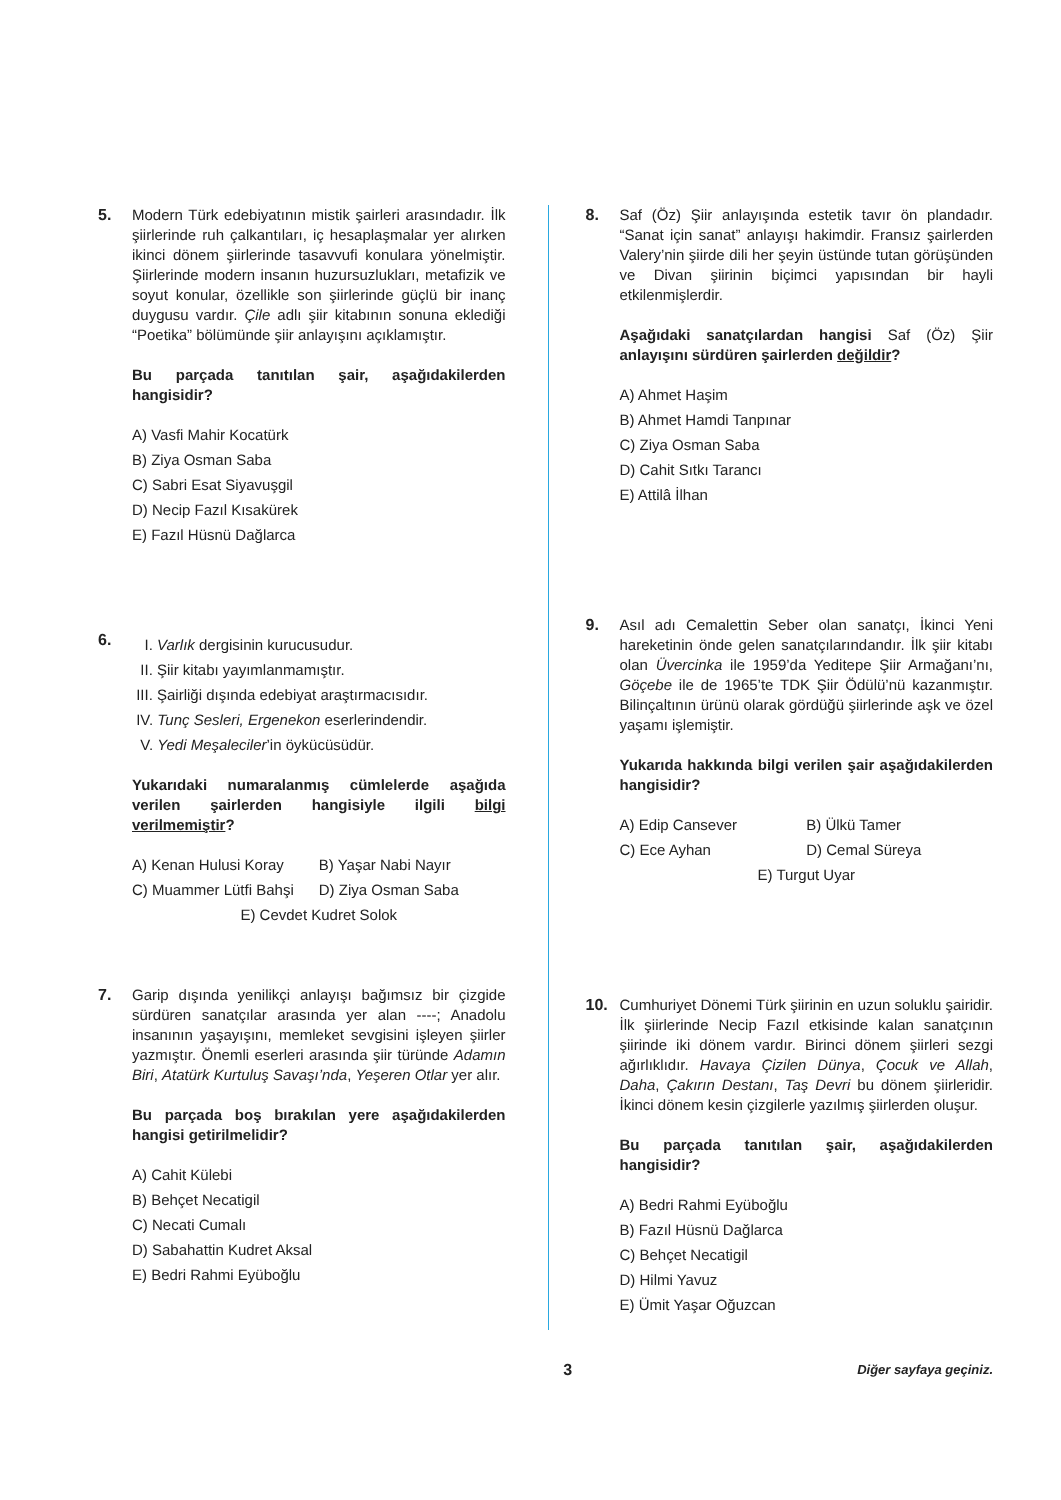5. Modern Türk edebiyatının mistik şairleri arasındadır. İlk şiirlerinde ruh çalkantıları, iç hesaplaşmalar yer alırken ikinci dönem şiirlerinde tasavvufi konulara yönelmiştir. Şiirlerinde modern insanın huzursuzlukları, metafizik ve soyut konular, özellikle son şiirlerinde güçlü bir inanç duygusu vardır. Çile adlı şiir kitabının sonuna eklediği “Poetika” bölümünde şiir anlayışını açıklamıştır.
Bu parçada tanıtılan şair, aşağıdakilerden hangisidir?
A) Vasfi Mahir Kocatürk
B) Ziya Osman Saba
C) Sabri Esat Siyavuşgil
D) Necip Fazıl Kısakürek
E) Fazıl Hüsnü Dağlarca
6.
I. Varlık dergisinin kurucusudur.
II. Şiir kitabı yayımlanmamıştır.
III. Şairliği dışında edebiyat araştırmacısıdır.
IV. Tunç Sesleri, Ergenekon eserlerindendir.
V. Yedi Meşaleciler’in öykücüsüdür.
Yukarıdaki numaralanmış cümlelerde aşağıda verilen şairlerden hangisiyle ilgili bilgi verilmemiştir?
A) Kenan Hulusi Koray
B) Yaşar Nabi Nayır
C) Muammer Lütfi Bahşi
D) Ziya Osman Saba
E) Cevdet Kudret Solok
7. Garip dışında yenilikçi anlayışı bağımsız bir çizgide sürdüren sanatçılar arasında yer alan ----; Anadolu insanının yaşayışını, memleket sevgisini işleyen şiirler yazmıştır. Önemli eserleri arasında şiir türünde Adamın Biri, Atatürk Kurtuluş Savaşı’nda, Yeşeren Otlar yer alır.
Bu parçada boş bırakılan yere aşağıdakilerden hangisi getirilmelidir?
A) Cahit Külebi
B) Behçet Necatigil
C) Necati Cumalı
D) Sabahattin Kudret Aksal
E) Bedri Rahmi Eyüboğlu
8. Saf (Öz) Şiir anlayışında estetik tavır ön plandadır. “Sanat için sanat” anlayışı hakimdir. Fransız şairlerden Valery’nin şiirde dili her şeyin üstünde tutan görüşünden ve Divan şiirinin biçimci yapısından bir hayli etkilenmişlerdir.
Aşağıdaki sanatçılardan hangisi Saf (Öz) Şiir anlayışını sürdüren şairlerden değildir?
A) Ahmet Haşim
B) Ahmet Hamdi Tanpınar
C) Ziya Osman Saba
D) Cahit Sıtkı Tarancı
E) Attilâ İlhan
9. Asıl adı Cemalettin Seber olan sanatçı, İkinci Yeni hareketinin önde gelen sanatçılarındandır. İlk şiir kitabı olan Üvercinka ile 1959’da Yeditepe Şiir Armağanı’nı, Göçebe ile de 1965’te TDK Şiir Ödülü’nü kazanmıştır. Bilinçaltının ürünü olarak gördüğü şiirlerinde aşk ve özel yaşamı işlemiştir.
Yukarıda hakkında bilgi verilen şair aşağıdakilerden hangisidir?
A) Edip Cansever
B) Ülkü Tamer
C) Ece Ayhan
D) Cemal Süreya
E) Turgut Uyar
10. Cumhuriyet Dönemi Türk şiirinin en uzun soluklu şairidir. İlk şiirlerinde Necip Fazıl etkisinde kalan sanatçının şiirinde iki dönem vardır. Birinci dönem şiirleri sezgi ağırlıklıdır. Havaya Çizilen Dünya, Çocuk ve Allah, Daha, Çakırın Destanı, Taş Devri bu dönem şiirleridir. İkinci dönem kesin çizgilerle yazılmış şiirlerden oluşur.
Bu parçada tanıtılan şair, aşağıdakilerden hangisidir?
A) Bedri Rahmi Eyüboğlu
B) Fazıl Hüsnü Dağlarca
C) Behçet Necatigil
D) Hilmi Yavuz
E) Ümit Yaşar Oğuzcan
3
Diğer sayfaya geçiniz.